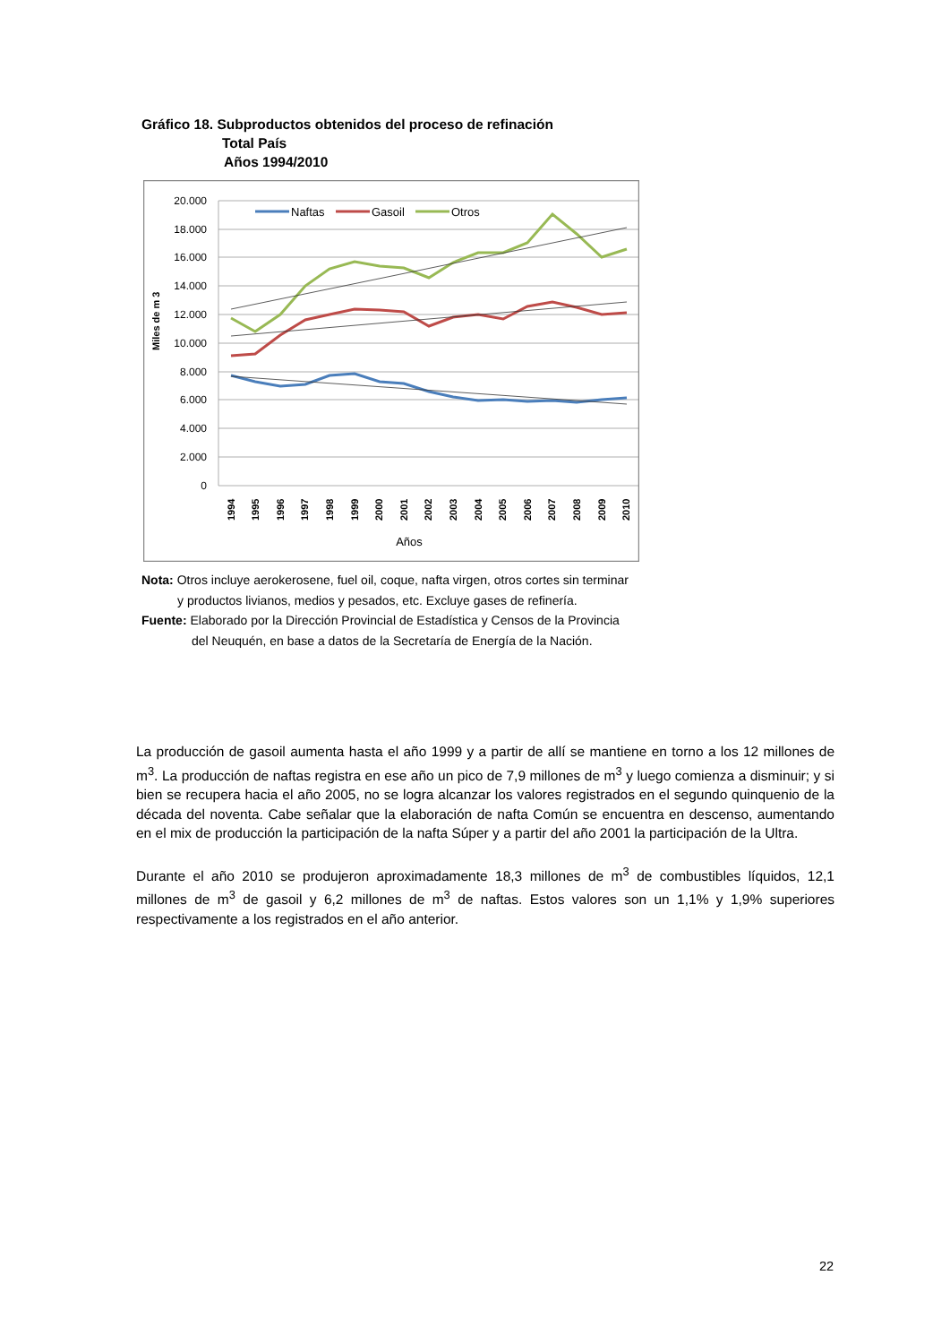Gráfico 18. Subproductos obtenidos del proceso de refinación
Total País
Años 1994/2010
20.000
18.000
16.000
14.000
12.000
10.000
8.000
6.000
4.000
2.000
0
Miles de m 3
1994
1995
1996
1997
1998
1999
2000
2001
2002
2003
2004
2005
2006
2007
2008
2009
2010
Años
Naftas
Gasoil
Otros
Nota: Otros incluye aerokerosene, fuel oil, coque, nafta virgen, otros cortes sin terminar
y productos livianos, medios y pesados, etc. Excluye gases de refinería.
Fuente: Elaborado por la Dirección Provincial de Estadística y Censos de la Provincia
del Neuquén, en base a datos de la Secretaría de Energía de la Nación.
La producción de gasoil aumenta hasta el año 1999 y a partir de allí se mantiene en torno a los 12 millones de m<sup>3</sup>. La producción de naftas registra en ese año un pico de 7,9 millones de m<sup>3</sup> y luego comienza a disminuir; y si bien se recupera hacia el año 2005, no se logra alcanzar los valores registrados en el segundo quinquenio de la década del noventa. Cabe señalar que la elaboración de nafta Común se encuentra en descenso, aumentando en el mix de producción la participación de la nafta Súper y a partir del año 2001 la participación de la Ultra.
Durante el año 2010 se produjeron aproximadamente 18,3 millones de m<sup>3</sup> de combustibles líquidos, 12,1 millones de m<sup>3</sup> de gasoil y 6,2 millones de m<sup>3</sup> de naftas. Estos valores son un 1,1% y 1,9% superiores respectivamente a los registrados en el año anterior.
22